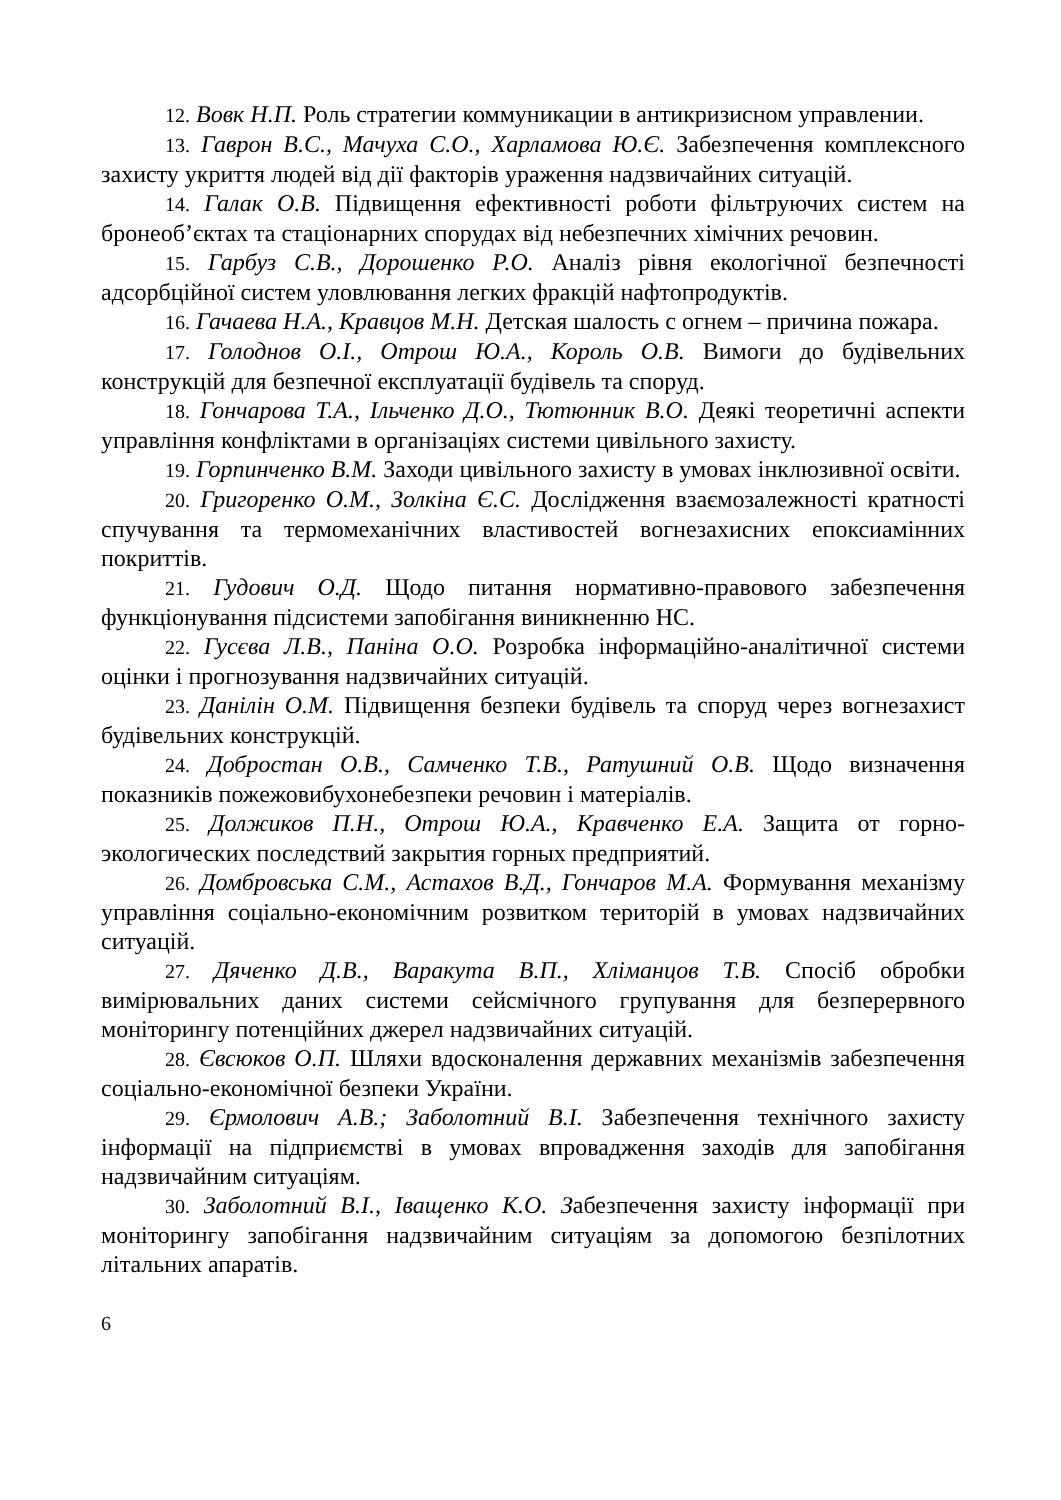12. Вовк Н.П. Роль стратегии коммуникации в антикризисном управлении.
13. Гаврон В.С., Мачуха С.О., Харламова Ю.Є. Забезпечення комплексного захисту укриття людей від дії факторів ураження надзвичайних ситуацій.
14. Галак О.В. Підвищення ефективності роботи фільтруючих систем на бронеоб’єктах та стаціонарних спорудах від небезпечних хімічних речовин.
15. Гарбуз С.В., Дорошенко Р.О. Аналіз рівня екологічної безпечності адсорбційної систем уловлювання легких фракцій нафтопродуктів.
16. Гачаева Н.А., Кравцов М.Н. Детская шалость с огнем – причина пожара.
17. Голоднов О.І., Отрош Ю.А., Король О.В. Вимоги до будівельних конструкцій для безпечної експлуатації будівель та споруд.
18. Гончарова Т.А., Ільченко Д.О., Тютюнник В.О. Деякі теоретичні аспекти управління конфліктами в організаціях системи цивільного захисту.
19. Горпинченко В.М. Заходи цивільного захисту в умовах інклюзивної освіти.
20. Григоренко О.М., Золкіна Є.С. Дослідження взаємозалежності кратності спучування та термомеханічних властивостей вогнезахисних епоксиамінних покриттів.
21. Гудович О.Д. Щодо питання нормативно-правового забезпечення функціонування підсистеми запобігання виникненню НС.
22. Гусєва Л.В., Паніна О.О. Розробка інформаційно-аналітичної системи оцінки і прогнозування надзвичайних ситуацій.
23. Данілін О.М. Підвищення безпеки будівель та споруд через вогнезахист будівельних конструкцій.
24. Добростан О.В., Самченко Т.В., Ратушний О.В. Щодо визначення показників пожежовибухонебезпеки речовин і матеріалів.
25. Должиков П.Н., Отрош Ю.А., Кравченко Е.А. Защита от горно-экологических последствий закрытия горных предприятий.
26. Домбровська С.М., Астахов В.Д., Гончаров М.А. Формування механізму управління соціально-економічним розвитком територій в умовах надзвичайних ситуацій.
27. Дяченко Д.В., Варакута В.П., Хліманцов Т.В. Спосіб обробки вимірювальних даних системи сейсмічного групування для безперервного моніторингу потенційних джерел надзвичайних ситуацій.
28. Євсюков О.П. Шляхи вдосконалення державних механізмів забезпечення соціально-економічної безпеки України.
29. Єрмолович А.В.; Заболотний В.І. Забезпечення технічного захисту інформації на підприємстві в умовах впровадження заходів для запобігання надзвичайним ситуаціям.
30. Заболотний В.І., Іващенко К.О. Забезпечення захисту інформації при моніторингу запобігання надзвичайним ситуаціям за допомогою безпілотних літальних апаратів.
6